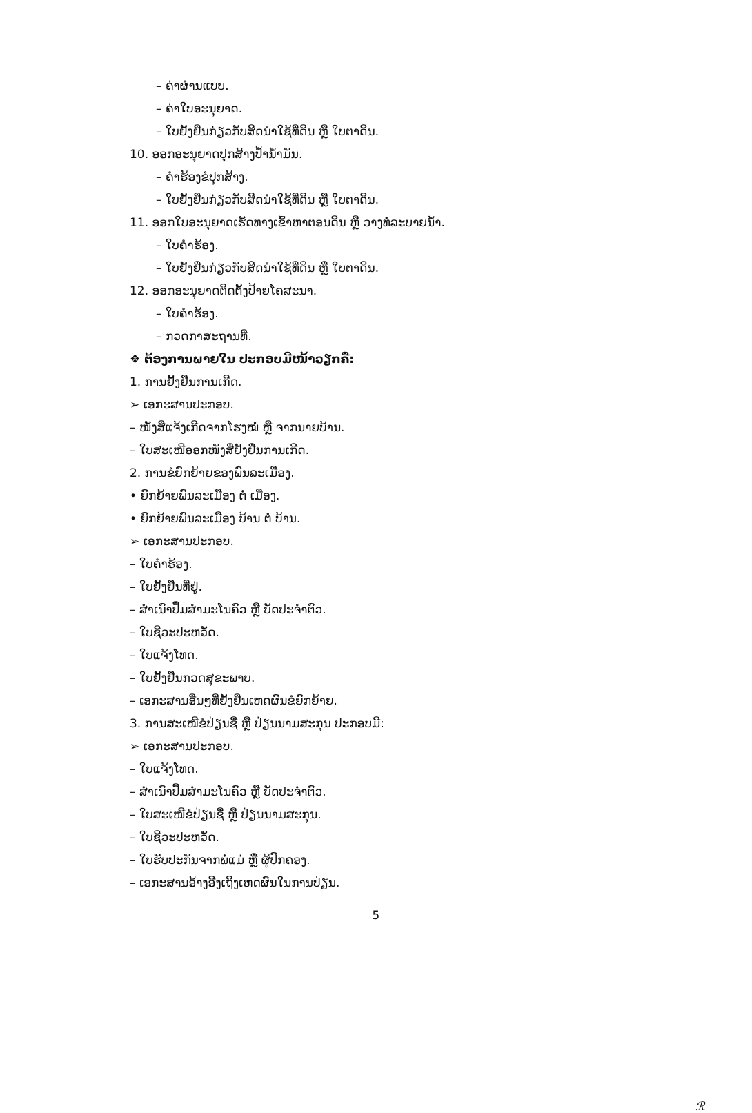– ຄ່າຜ່ານແບບ.
– ຄ່າໃບອະນຸຍາດ.
– ໃບຢັ້ງຢືນກ່ຽວກັບສິດນຳໃຊ້ທີ່ດິນ ຫຼື ໃບຕາດິນ.
10. ອອກອະນຸຍາດປຸກສ້າງປ້ຳນ້ຳມັນ.
– ຄຳຮ້ອງຂໍປຸກສ້າງ.
– ໃບຢັ້ງຢືນກ່ຽວກັບສິດນຳໃຊ້ທີ່ດິນ ຫຼື ໃບຕາດິນ.
11. ອອກໃບອະນຸຍາດເຮັດທາງເຂົ້າຫາຕອນດິນ ຫຼື ວາງທໍ່ລະບາຍນ້ຳ.
– ໃບຄຳຮ້ອງ.
– ໃບຢັ້ງຢືນກ່ຽວກັບສິດນຳໃຊ້ທີ່ດິນ ຫຼື ໃບຕາດິນ.
12. ອອກອະນຸຍາດຕິດຕັ້ງປ້າຍໂຄສະນາ.
– ໃບຄຳຮ້ອງ.
– ກວດກາສະຖານທີ່.
❖ ຕ້ອງການພາຍໃນ ປະກອບມີໜ້າວຽກຄື:
1. ການຢັ້ງຢືນການເກີດ.
➢ ເອກະສານປະກອບ.
– ໜັງສືແຈ້ງເກີດຈາກໂຮງໝໍ ຫຼື ຈາກນາຍບ້ານ.
– ໃບສະເໜີອອກໜັງສືຢັ້ງຢືນການເກີດ.
2. ການຂໍຍົກຍ້າຍຂອງພົນລະເມືອງ.
• ຍົກຍ້າຍພົນລະເມືອງ ຕໍ່ ເມືອງ.
• ຍົກຍ້າຍພົນລະເມືອງ ບ້ານ ຕໍ່ ບ້ານ.
➢ ເອກະສານປະກອບ.
– ໃບຄຳຮ້ອງ.
– ໃບຢັ້ງຢືນທີ່ຢູ່.
– ສຳເນົາປຶ້ມສຳມະໂນຄົວ ຫຼື ບັດປະຈຳຕົວ.
– ໃບຊີວະປະຫວັດ.
– ໃບແຈ້ງໂທດ.
– ໃບຢັ້ງຢືນກວດສຸຂະພາບ.
– ເອກະສານອື່ນໆທີ່ຢັ້ງຢືນເຫດຜົນຂໍຍົກຍ້າຍ.
3. ການສະເໜີຂໍປ່ຽນຊື່ ຫຼື ປ່ຽນນາມສະກຸນ ປະກອບມີ:
➢ ເອກະສານປະກອບ.
– ໃບແຈ້ງໂທດ.
– ສຳເນົາປຶ້ມສຳມະໂນຄົວ ຫຼື ບັດປະຈຳຕົວ.
– ໃບສະເໜີຂໍປ່ຽນຊື່ ຫຼື ປ່ຽນນາມສະກຸນ.
– ໃບຊີວະປະຫວັດ.
– ໃບຮັບປະກັນຈາກພໍ່ແມ່ ຫຼື ຜູ້ປົກຄອງ.
– ເອກະສານອ້າງອີງເຖິງເຫດຜົນໃນການປ່ຽນ.
5
ℛ